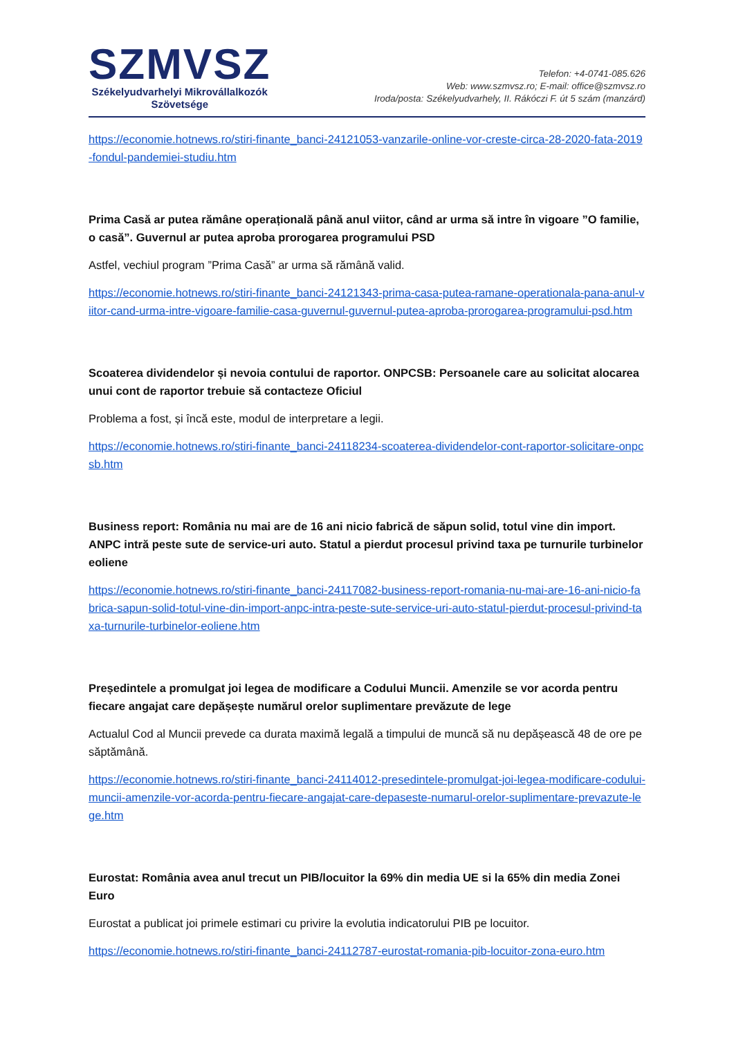SZMVSZ
Székelyudvarhelyi Mikrovállalkozók
Szövetsége
Telefon: +4-0741-085.626
Web: www.szmvsz.ro; E-mail: office@szmvsz.ro
Iroda/posta: Székelyudvarhely, II. Rákóczi F. út 5 szám (manzárd)
https://economie.hotnews.ro/stiri-finante_banci-24121053-vanzarile-online-vor-creste-circa-28-2020-fata-2019-fondul-pandemiei-studiu.htm
Prima Casă ar putea rămâne operațională până anul viitor, când ar urma să intre în vigoare ”O familie, o casă”. Guvernul ar putea aproba prorogarea programului PSD
Astfel, vechiul program ”Prima Casă” ar urma să rămână valid.
https://economie.hotnews.ro/stiri-finante_banci-24121343-prima-casa-putea-ramane-operationala-pana-anul-viitor-cand-urma-intre-vigoare-familie-casa-guvernul-guvernul-putea-aproba-prorogarea-programului-psd.htm
Scoaterea dividendelor și nevoia contului de raportor. ONPCSB: Persoanele care au solicitat alocarea unui cont de raportor trebuie să contacteze Oficiul
Problema a fost, și încă este, modul de interpretare a legii.
https://economie.hotnews.ro/stiri-finante_banci-24118234-scoaterea-dividendelor-cont-raportor-solicitare-onpcsb.htm
Business report: România nu mai are de 16 ani nicio fabrică de săpun solid, totul vine din import. ANPC intră peste sute de service-uri auto. Statul a pierdut procesul privind taxa pe turnurile turbinelor eoliene
https://economie.hotnews.ro/stiri-finante_banci-24117082-business-report-romania-nu-mai-are-16-ani-nicio-fabrica-sapun-solid-totul-vine-din-import-anpc-intra-peste-sute-service-uri-auto-statul-pierdut-procesul-privind-taxa-turnurile-turbinelor-eoliene.htm
Președintele a promulgat joi legea de modificare a Codului Muncii. Amenzile se vor acorda pentru fiecare angajat care depășește numărul orelor suplimentare prevăzute de lege
Actualul Cod al Muncii prevede ca durata maximă legală a timpului de muncă să nu depășească 48 de ore pe săptămână.
https://economie.hotnews.ro/stiri-finante_banci-24114012-presedintele-promulgat-joi-legea-modificare-codului-muncii-amenzile-vor-acorda-pentru-fiecare-angajat-care-depaseste-numarul-orelor-suplimentare-prevazute-lege.htm
Eurostat: România avea anul trecut un PIB/locuitor la 69% din media UE si la 65% din media Zonei Euro
Eurostat a publicat joi primele estimari cu privire la evolutia indicatorului PIB pe locuitor.
https://economie.hotnews.ro/stiri-finante_banci-24112787-eurostat-romania-pib-locuitor-zona-euro.htm